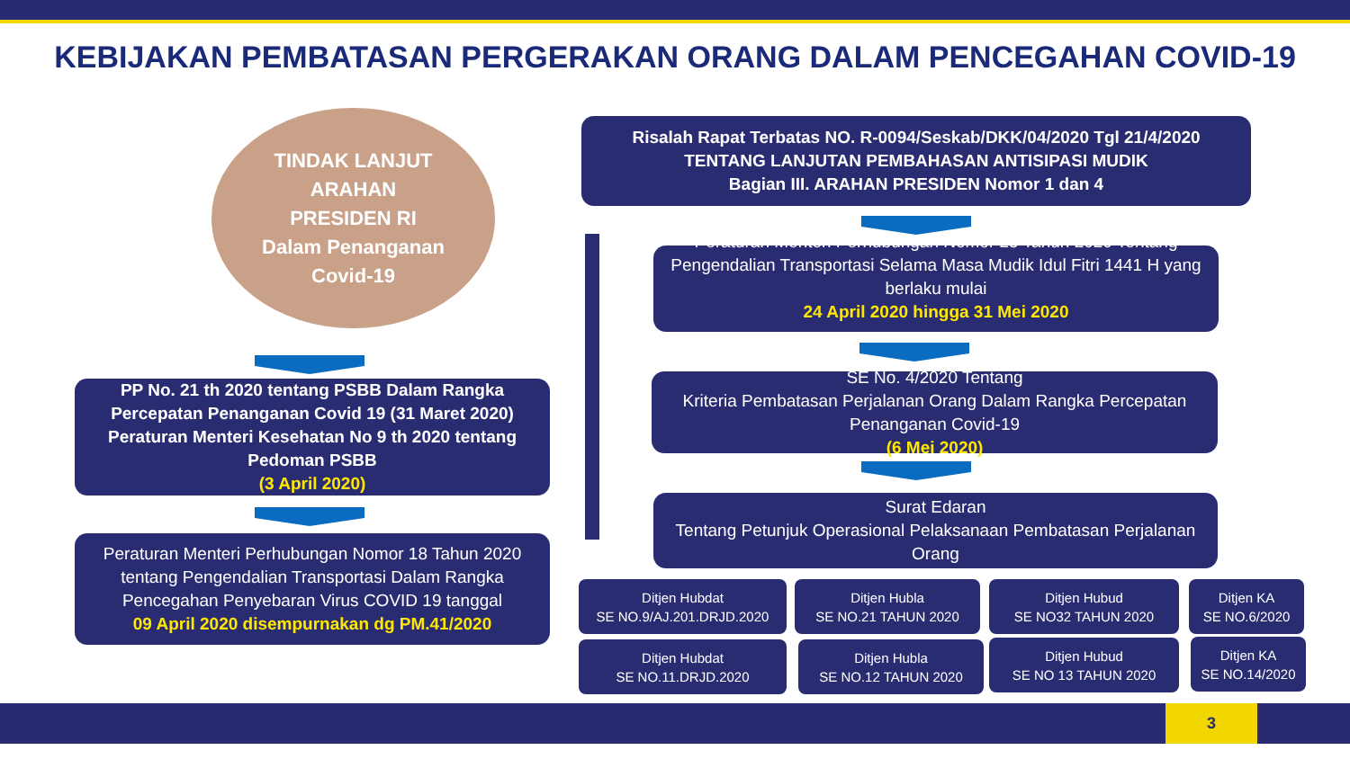KEBIJAKAN PEMBATASAN PERGERAKAN ORANG DALAM PENCEGAHAN COVID-19
TINDAK LANJUT
ARAHAN
PRESIDEN RI
Dalam Penanganan
Covid-19
PP No. 21 th 2020 tentang PSBB Dalam Rangka Percepatan Penanganan Covid 19 (31 Maret 2020) Peraturan Menteri Kesehatan No 9 th 2020 tentang Pedoman PSBB
(3 April 2020)
Peraturan Menteri Perhubungan Nomor 18 Tahun 2020 tentang Pengendalian Transportasi Dalam Rangka Pencegahan Penyebaran Virus COVID 19 tanggal
09 April 2020 disempurnakan dg PM.41/2020
Risalah Rapat Terbatas NO. R-0094/Seskab/DKK/04/2020 Tgl 21/4/2020
TENTANG LANJUTAN PEMBAHASAN ANTISIPASI MUDIK
Bagian III. ARAHAN PRESIDEN Nomor 1 dan 4
Peraturan Menteri Perhubungan Nomor 25 Tahun 2020 Tentang Pengendalian Transportasi Selama Masa Mudik Idul Fitri 1441 H yang berlaku mulai
24 April 2020 hingga 31 Mei 2020.
SE No. 4/2020 Tentang
Kriteria Pembatasan Perjalanan Orang Dalam Rangka Percepatan Penanganan Covid-19
(6 Mei 2020)
Surat Edaran
Tentang Petunjuk Operasional Pelaksanaan Pembatasan Perjalanan Orang
Ditjen Hubdat
SE NO.9/AJ.201.DRJD.2020
Ditjen Hubla
SE NO.21 TAHUN 2020
Ditjen Hubud
SE NO32 TAHUN 2020
Ditjen KA
SE NO.6/2020
Ditjen Hubdat
SE NO.11.DRJD.2020
Ditjen Hubla
SE NO.12 TAHUN 2020
Ditjen Hubud
SE NO 13 TAHUN 2020
Ditjen KA
SE NO.14/2020
3